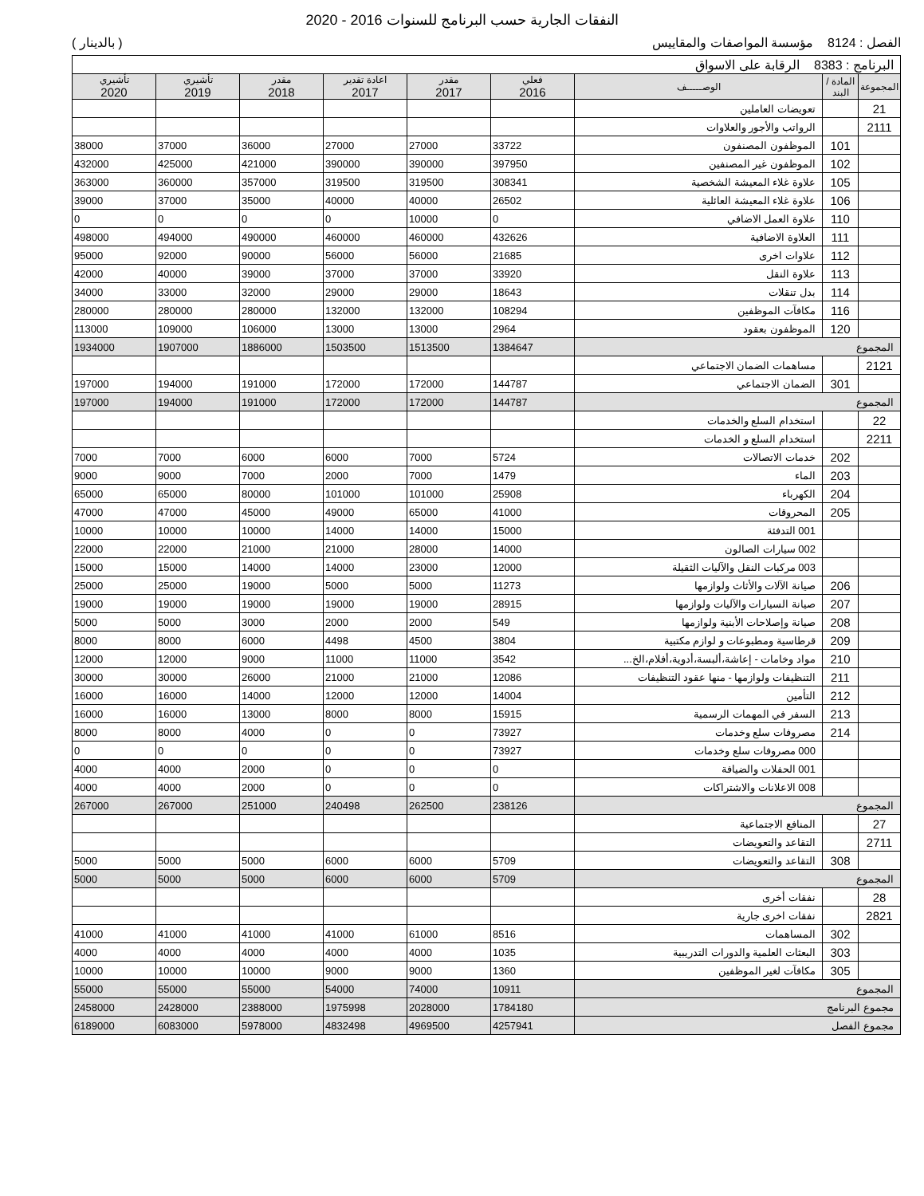النفقات الجارية حسب البرنامج للسنوات 2016 - 2020
الفصل : 8124 مؤسسة المواصفات والمقاييس
( بالدينار )
| البرنامج : 8383 الرقابة على الاسواق | | | | | | | | |
| المجموعة | المادة / البند | الوصـــــف | فعلي 2016 | مقدر 2017 | اعادة تقدير 2017 | مقدر 2018 | تأشيري 2019 | تأشيري 2020 |
| 21 | | تعويضات العاملين | | | | | | |
| 2111 | | الرواتب والأجور والعلاوات | | | | | | |
| | 101 | الموظفون المصنفون | 33722 | 27000 | 27000 | 36000 | 37000 | 38000 |
| | 102 | الموظفون غير المصنفين | 397950 | 390000 | 390000 | 421000 | 425000 | 432000 |
| | 105 | علاوة غلاء المعيشة الشخصية | 308341 | 319500 | 319500 | 357000 | 360000 | 363000 |
| | 106 | علاوة غلاء المعيشة العائلية | 26502 | 40000 | 40000 | 35000 | 37000 | 39000 |
| | 110 | علاوة العمل الاضافي | 0 | 10000 | 0 | 0 | 0 | 0 |
| | 111 | العلاوة الاضافية | 432626 | 460000 | 460000 | 490000 | 494000 | 498000 |
| | 112 | علاوات اخرى | 21685 | 56000 | 56000 | 90000 | 92000 | 95000 |
| | 113 | علاوة النقل | 33920 | 37000 | 37000 | 39000 | 40000 | 42000 |
| | 114 | بدل تنقلات | 18643 | 29000 | 29000 | 32000 | 33000 | 34000 |
| | 116 | مكافآت الموظفين | 108294 | 132000 | 132000 | 280000 | 280000 | 280000 |
| | 120 | الموظفون بعقود | 2964 | 13000 | 13000 | 106000 | 109000 | 113000 |
| المجموع | | | 1384647 | 1513500 | 1503500 | 1886000 | 1907000 | 1934000 |
| 2121 | | مساهمات الضمان الاجتماعي | | | | | | |
| | 301 | الضمان الاجتماعي | 144787 | 172000 | 172000 | 191000 | 194000 | 197000 |
| المجموع | | | 144787 | 172000 | 172000 | 191000 | 194000 | 197000 |
| 22 | | استخدام السلع والخدمات | | | | | | |
| 2211 | | استخدام السلع و الخدمات | | | | | | |
| | 202 | خدمات الاتصالات | 5724 | 7000 | 6000 | 6000 | 7000 | 7000 |
| | 203 | الماء | 1479 | 7000 | 2000 | 7000 | 9000 | 9000 |
| | 204 | الكهرباء | 25908 | 101000 | 101000 | 80000 | 65000 | 65000 |
| | 205 | المحروقات | 41000 | 65000 | 49000 | 45000 | 47000 | 47000 |
| | | 001 التدفئة | 15000 | 14000 | 14000 | 10000 | 10000 | 10000 |
| | | 002 سيارات الصالون | 14000 | 28000 | 21000 | 21000 | 22000 | 22000 |
| | | 003 مركبات النقل والآليات الثقيلة | 12000 | 23000 | 14000 | 14000 | 15000 | 15000 |
| | 206 | صيانة الآلات والأثاث ولوازمها | 11273 | 5000 | 5000 | 19000 | 25000 | 25000 |
| | 207 | صيانة السيارات والآليات ولوازمها | 28915 | 19000 | 19000 | 19000 | 19000 | 19000 |
| | 208 | صيانة وإصلاحات الأبنية ولوازمها | 549 | 2000 | 2000 | 3000 | 5000 | 5000 |
| | 209 | قرطاسية ومطبوعات و لوازم مكتبية | 3804 | 4500 | 4498 | 6000 | 8000 | 8000 |
| | 210 | مواد وخامات - إعاشة،ألبسة،أدوية،أفلام،الخ... | 3542 | 11000 | 11000 | 9000 | 12000 | 12000 |
| | 211 | التنظيفات ولوازمها - منها عقود التنظيفات | 12086 | 21000 | 21000 | 26000 | 30000 | 30000 |
| | 212 | التأمين | 14004 | 12000 | 12000 | 14000 | 16000 | 16000 |
| | 213 | السفر في المهمات الرسمية | 15915 | 8000 | 8000 | 13000 | 16000 | 16000 |
| | 214 | مصروفات سلع وخدمات | 73927 | 0 | 0 | 4000 | 8000 | 8000 |
| | | 000 مصروفات سلع وخدمات | 73927 | 0 | 0 | 0 | 0 | 0 |
| | | 001 الحفلات والضيافة | 0 | 0 | 0 | 2000 | 4000 | 4000 |
| | | 008 الاعلانات والاشتراكات | 0 | 0 | 0 | 2000 | 4000 | 4000 |
| المجموع | | | 238126 | 262500 | 240498 | 251000 | 267000 | 267000 |
| 27 | | المنافع الاجتماعية | | | | | | |
| 2711 | | التقاعد والتعويضات | | | | | | |
| | 308 | التقاعد والتعويضات | 5709 | 6000 | 6000 | 5000 | 5000 | 5000 |
| المجموع | | | 5709 | 6000 | 6000 | 5000 | 5000 | 5000 |
| 28 | | نفقات أخرى | | | | | | |
| 2821 | | نفقات اخرى جارية | | | | | | |
| | 302 | المساهمات | 8516 | 61000 | 41000 | 41000 | 41000 | 41000 |
| | 303 | البعثات العلمية والدورات التدريبية | 1035 | 4000 | 4000 | 4000 | 4000 | 4000 |
| | 305 | مكافآت لغير الموظفين | 1360 | 9000 | 9000 | 10000 | 10000 | 10000 |
| المجموع | | | 10911 | 74000 | 54000 | 55000 | 55000 | 55000 |
| مجموع البرنامج | | | 1784180 | 2028000 | 1975998 | 2388000 | 2428000 | 2458000 |
| مجموع الفصل | | | 4257941 | 4969500 | 4832498 | 5978000 | 6083000 | 6189000 |